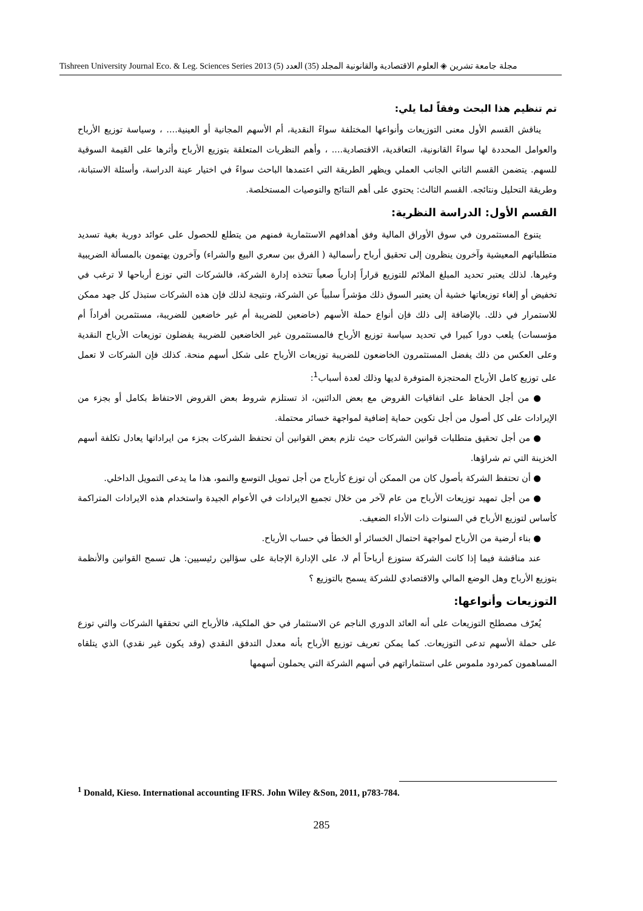مجلة جامعة تشرين ◈ العلوم الاقتصادية والقانونية المجلد (35) العدد (5) 2013 Tishreen University Journal Eco. & Leg. Sciences Series
تم تنظيم هذا البحث وفقاً لما يلي:
يناقش القسم الأول معنى التوزيعات وأنواعها المختلفة سواءً النقدية، أم الأسهم المجانية أو العينية.... ، وسياسة توزيع الأرباح والعوامل المحددة لها سواءً القانونية، التعاقدية، الاقتصادية.... ، وأهم النظريات المتعلقة بتوزيع الأرباح وأثرها على القيمة السوقية للسهم. يتضمن القسم الثاني الجانب العملي ويظهر الطريقة التي اعتمدها الباحث سواءً في اختيار عينة الدراسة، وأسئلة الاستبانة، وطريقة التحليل ونتائجه. القسم الثالث: يحتوي على أهم النتائج والتوصيات المستخلصة.
القسم الأول: الدراسة النظرية:
يتنوع المستثمرون في سوق الأوراق المالية وفق أهدافهم الاستثمارية فمنهم من يتطلع للحصول على عوائد دورية بغية تسديد متطلباتهم المعيشية وآخرون ينظرون إلى تحقيق أرباح رأسمالية ( الفرق بين سعري البيع والشراء) وآخرون يهتمون بالمسألة الضريبية وغيرها. لذلك يعتبر تحديد المبلغ الملائم للتوزيع قراراً إدارياً صعباً تتخذه إدارة الشركة، فالشركات التي توزع أرباحها لا ترغب في تخفيض أو إلغاء توزيعاتها خشية أن يعتبر السوق ذلك مؤشراً سلبياً عن الشركة، ونتيجة لذلك فإن هذه الشركات ستبذل كل جهد ممكن للاستمرار في ذلك. بالإضافة إلى ذلك فإن أنواع حملة الأسهم (خاضعين للضريبة أم غير خاضعين للضريبة، مستثمرين أفراداً أم مؤسسات) يلعب دورا كبيرا في تحديد سياسة توزيع الأرباح فالمستثمرون غير الخاضعين للضريبة يفضلون توزيعات الأرباح النقدية وعلى العكس من ذلك يفضل المستثمرون الخاضعون للضريبة توزيعات الأرباح على شكل أسهم منحة. كذلك فإن الشركات لا تعمل على توزيع كامل الأرباح المحتجزة المتوفرة لديها وذلك لعدة أسباب<sup>1</sup>:
● من أجل الحفاظ على اتفاقيات القروض مع بعض الدائنين، اذ تستلزم شروط بعض القروض الاحتفاظ بكامل أو بجزء من الإيرادات على كل أصول من أجل تكوين حماية إضافية لمواجهة خسائر محتملة.
● من أجل تحقيق متطلبات قوانين الشركات حيث تلزم بعض القوانين أن تحتفظ الشركات بجزء من ايراداتها يعادل تكلفة أسهم الخزينة التي تم شراؤها.
● أن تحتفظ الشركة بأصول كان من الممكن أن توزع كأرباح من أجل تمويل التوسع والنمو، هذا ما يدعى التمويل الداخلي.
● من أجل تمهيد توزيعات الأرباح من عام لآخر من خلال تجميع الايرادات في الأعوام الجيدة واستخدام هذه الايرادات المتراكمة كأساس لتوزيع الأرباح في السنوات ذات الأداء الضعيف.
● بناء أرضية من الأرباح لمواجهة احتمال الخسائر أو الخطأ في حساب الأرباح.
عند مناقشة فيما إذا كانت الشركة ستوزع أرباحاً أم لا، على الإدارة الإجابة على سؤالين رئيسيين: هل تسمح القوانين والأنظمة بتوزيع الأرباح وهل الوضع المالي والاقتصادي للشركة يسمح بالتوزيع ؟
التوزيعات وأنواعها:
يُعرّف مصطلح التوزيعات على أنه العائد الدوري الناجم عن الاستثمار في حق الملكية، فالأرباح التي تحققها الشركات والتي توزع على حملة الأسهم تدعى التوزيعات. كما يمكن تعريف توزيع الأرباح بأنه معدل التدفق النقدي (وقد يكون غير نقدي) الذي يتلقاه المساهمون كمردود ملموس على استثماراتهم في أسهم الشركة التي يحملون أسهمها
<sup>1</sup> Donald, Kieso. International accounting IFRS. John Wiley &Son, 2011, p783-784.
285